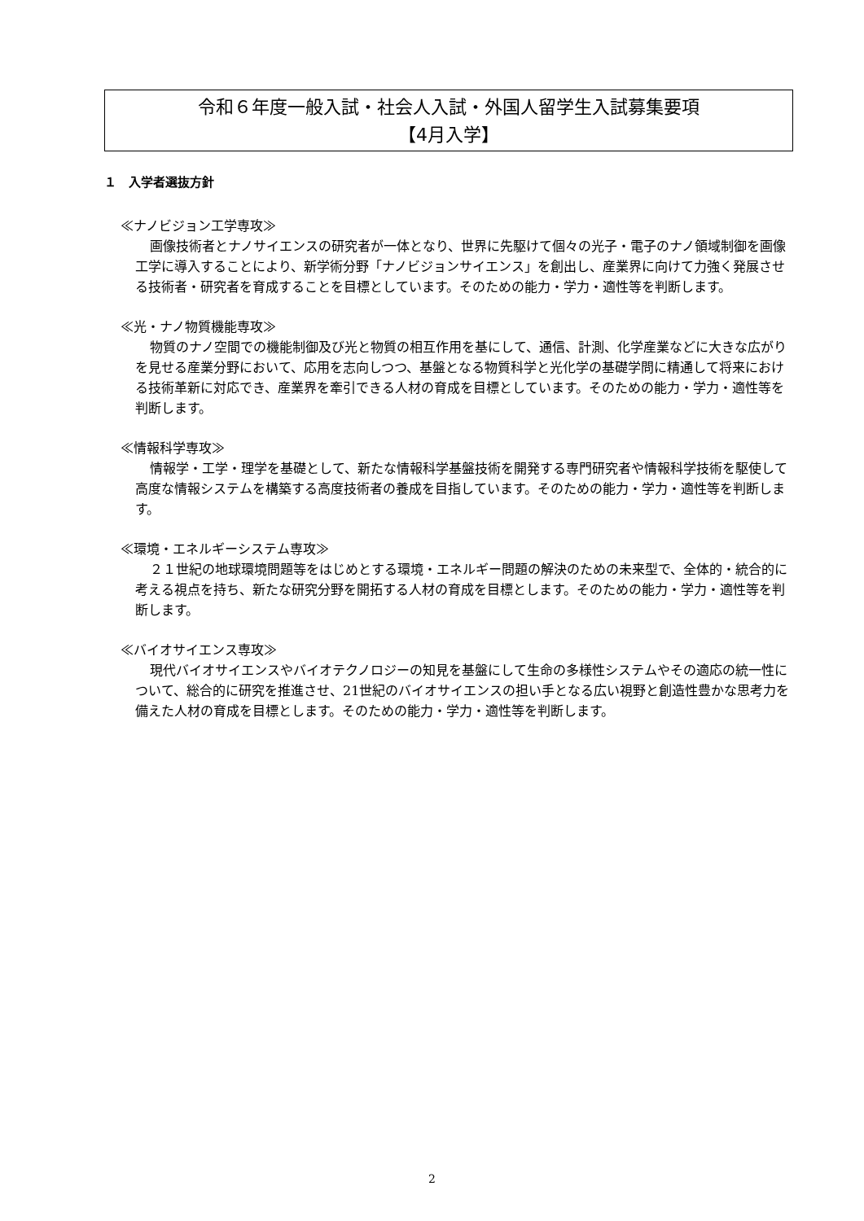令和６年度一般入試・社会人入試・外国人留学生入試募集要項
【4月入学】
１　入学者選抜方針
≪ナノビジョン工学専攻≫
画像技術者とナノサイエンスの研究者が一体となり、世界に先駆けて個々の光子・電子のナノ領域制御を画像工学に導入することにより、新学術分野「ナノビジョンサイエンス」を創出し、産業界に向けて力強く発展させる技術者・研究者を育成することを目標としています。そのための能力・学力・適性等を判断します。
≪光・ナノ物質機能専攻≫
物質のナノ空間での機能制御及び光と物質の相互作用を基にして、通信、計測、化学産業などに大きな広がりを見せる産業分野において、応用を志向しつつ、基盤となる物質科学と光化学の基礎学問に精通して将来における技術革新に対応でき、産業界を牽引できる人材の育成を目標としています。そのための能力・学力・適性等を判断します。
≪情報科学専攻≫
情報学・工学・理学を基礎として、新たな情報科学基盤技術を開発する専門研究者や情報科学技術を駆使して高度な情報システムを構築する高度技術者の養成を目指しています。そのための能力・学力・適性等を判断します。
≪環境・エネルギーシステム専攻≫
２１世紀の地球環境問題等をはじめとする環境・エネルギー問題の解決のための未来型で、全体的・統合的に考える視点を持ち、新たな研究分野を開拓する人材の育成を目標とします。そのための能力・学力・適性等を判断します。
≪バイオサイエンス専攻≫
現代バイオサイエンスやバイオテクノロジーの知見を基盤にして生命の多様性システムやその適応の統一性について、総合的に研究を推進させ、21世紀のバイオサイエンスの担い手となる広い視野と創造性豊かな思考力を備えた人材の育成を目標とします。そのための能力・学力・適性等を判断します。
2